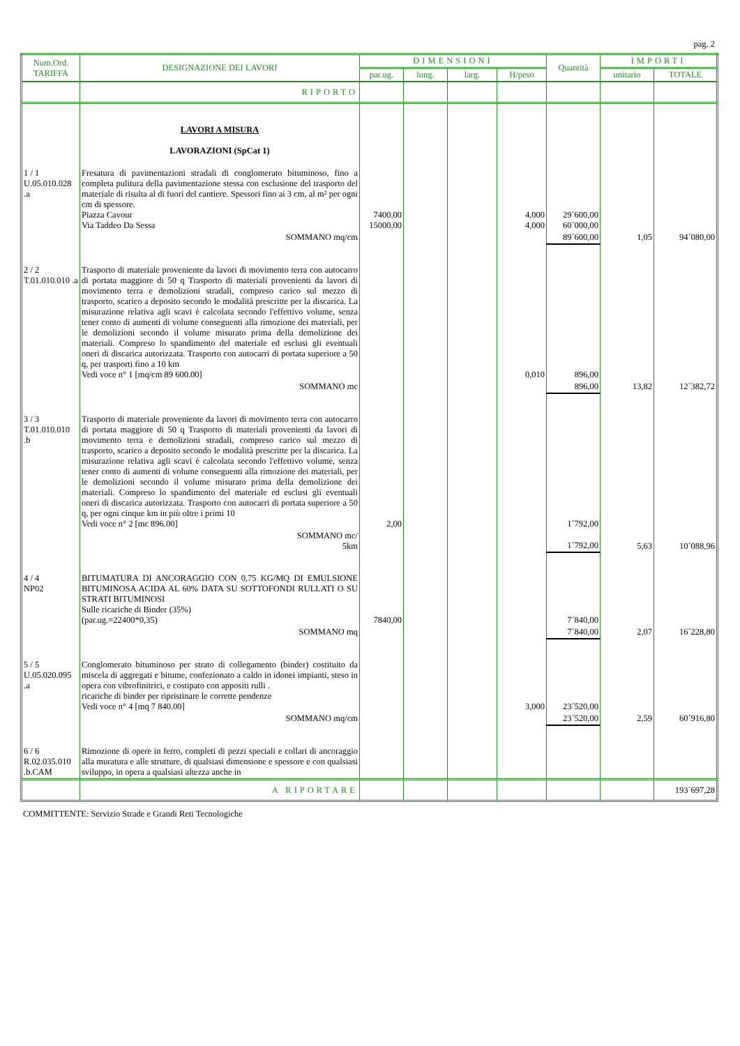pag. 2
| Num.Ord. TARIFFA | DESIGNAZIONE DEI LAVORI | DIMENSIONI | | | | Quantità | IMPORTI | |
| --- | --- | --- | --- | --- | --- | --- | --- | --- |
| | | par.ug. | lung. | larg. | H/peso | | unitario | TOTALE |
| | RIPORTO | | | | | | | |
| | LAVORI A MISURA LAVORAZIONI (SpCat 1) | | | | | | | |
| 1 / 1 U.05.010.028 .a | Fresatura di pavimentazioni stradali di conglomerato bituminoso, fino a completa pulitura della pavimentazione stessa con esclusione del trasporto del materiale di risulta al di fuori del cantiere. Spessori fino ai 3 cm, al m² per ogni cm di spessore. Piazza Cavour Via Taddeo Da Sessa | 7400,00 15000,00 | | | 4,000 4,000 | 29´600,00 60´000,00 | | |
| | SOMMANO mq/cm | | | | | 89´600,00 | 1,05 | 94´080,00 |
| 2 / 2 T.01.010.010 .a | Trasporto di materiale proveniente da lavori di movimento terra con autocarro di portata maggiore di 50 q Trasporto di materiali provenienti da lavori di movimento terra e demolizioni stradali, compreso carico sul mezzo di trasporto, scarico a deposito secondo le modalità prescritte per la discarica. La misurazione relativa agli scavi è calcolata secondo l'effettivo volume, senza tener conto di aumenti di volume conseguenti alla rimozione dei materiali, per le demolizioni secondo il volume misurato prima della demolizione dei materiali. Compreso lo spandimento del materiale ed esclusi gli eventuali oneri di discarica autorizzata. Trasporto con autocarri di portata superiore a 50 q, per trasporti fino a 10 km Vedi voce n° 1 [mq/cm 89 600.00] | | | | 0,010 | 896,00 | | |
| | SOMMANO mc | | | | | 896,00 | 13,82 | 12´382,72 |
| 3 / 3 T.01.010.010 .b | Trasporto di materiale proveniente da lavori di movimento terra con autocarro di portata maggiore di 50 q Trasporto di materiali provenienti da lavori di movimento terra e demolizioni stradali, compreso carico sul mezzo di trasporto, scarico a deposito secondo le modalità prescritte per la discarica. La misurazione relativa agli scavi è calcolata secondo l'effettivo volume, senza tener conto di aumenti di volume conseguenti alla rimozione dei materiali, per le demolizioni secondo il volume misurato prima della demolizione dei materiali. Compreso lo spandimento del materiale ed esclusi gli eventuali oneri di discarica autorizzata. Trasporto con autocarri di portata superiore a 50 q, per ogni cinque km in più oltre i primi 10 Vedi voce n° 2 [mc 896.00] | 2,00 | | | | 1´792,00 | | |
| | SOMMANO mc/ 5km | | | | | 1´792,00 | 5,63 | 10´088,96 |
| 4 / 4 NP02 | BITUMATURA DI ANCORAGGIO CON 0,75 KG/MQ DI EMULSIONE BITUMINOSA ACIDA AL 60% DATA SU SOTTOFONDI RULLATI O SU STRATI BITUMINOSI Sulle ricariche di Binder (35%) (par.ug.=22400*0,35) | 7840,00 | | | | 7´840,00 | | |
| | SOMMANO mq | | | | | 7´840,00 | 2,07 | 16´228,80 |
| 5 / 5 U.05.020.095 .a | Conglomerato bituminoso per strato di collegamento (binder) costituito da miscela di aggregati e bitume, confezionato a caldo in idonei impianti, steso in opera con vibrofinitrici, e costipato con appositi rulli . ricariche di binder per ripristinare le corrette pendenze Vedi voce n° 4 [mq 7 840.00] | | | | 3,000 | 23´520,00 | | |
| | SOMMANO mq/cm | | | | | 23´520,00 | 2,59 | 60´916,80 |
| 6 / 6 R.02.035.010 .b.CAM | Rimozione di opere in ferro, completi di pezzi speciali e collari di ancoraggio alla muratura e alle strutture, di qualsiasi dimensione e spessore e con qualsiasi sviluppo, in opera a qualsiasi altezza anche in | | | | | | | |
| | A RIPORTARE | | | | | | | 193´697,28 |
COMMITTENTE: Servizio Strade e Grandi Reti Tecnologiche